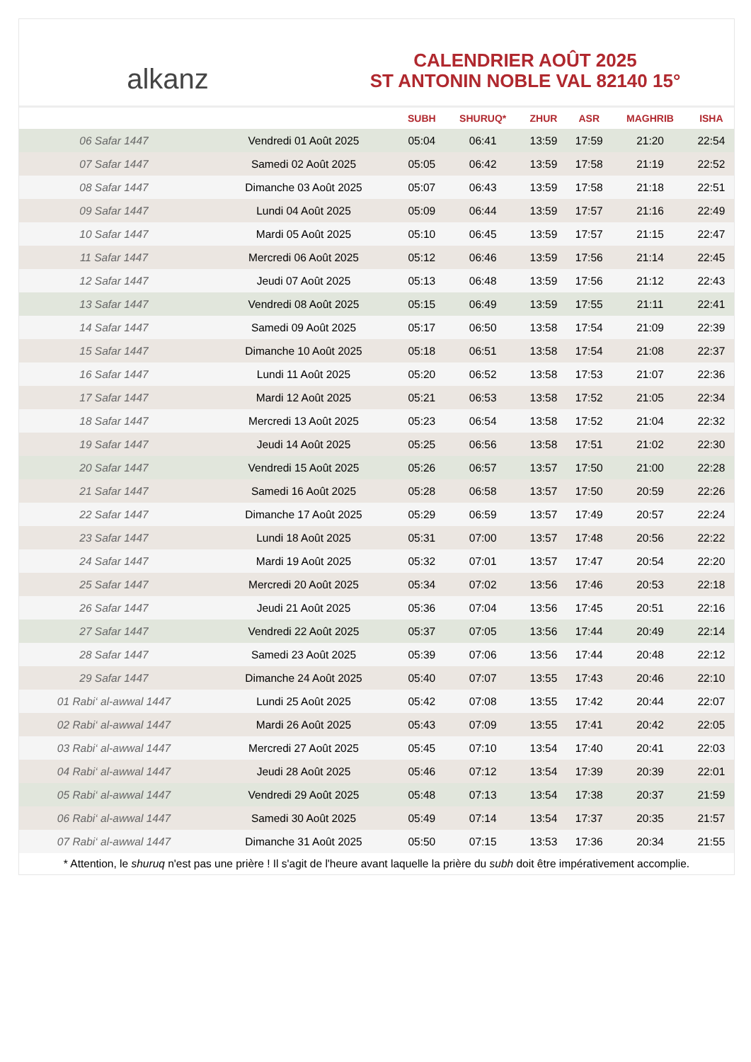alkanz
CALENDRIER AOÛT 2025
ST ANTONIN NOBLE VAL 82140 15°
| | | SUBH | SHURUQ* | ZHUR | ASR | MAGHRIB | ISHA |
| --- | --- | --- | --- | --- | --- | --- | --- |
| 06 Safar 1447 | Vendredi 01 Août 2025 | 05:04 | 06:41 | 13:59 | 17:59 | 21:20 | 22:54 |
| 07 Safar 1447 | Samedi 02 Août 2025 | 05:05 | 06:42 | 13:59 | 17:58 | 21:19 | 22:52 |
| 08 Safar 1447 | Dimanche 03 Août 2025 | 05:07 | 06:43 | 13:59 | 17:58 | 21:18 | 22:51 |
| 09 Safar 1447 | Lundi 04 Août 2025 | 05:09 | 06:44 | 13:59 | 17:57 | 21:16 | 22:49 |
| 10 Safar 1447 | Mardi 05 Août 2025 | 05:10 | 06:45 | 13:59 | 17:57 | 21:15 | 22:47 |
| 11 Safar 1447 | Mercredi 06 Août 2025 | 05:12 | 06:46 | 13:59 | 17:56 | 21:14 | 22:45 |
| 12 Safar 1447 | Jeudi 07 Août 2025 | 05:13 | 06:48 | 13:59 | 17:56 | 21:12 | 22:43 |
| 13 Safar 1447 | Vendredi 08 Août 2025 | 05:15 | 06:49 | 13:59 | 17:55 | 21:11 | 22:41 |
| 14 Safar 1447 | Samedi 09 Août 2025 | 05:17 | 06:50 | 13:58 | 17:54 | 21:09 | 22:39 |
| 15 Safar 1447 | Dimanche 10 Août 2025 | 05:18 | 06:51 | 13:58 | 17:54 | 21:08 | 22:37 |
| 16 Safar 1447 | Lundi 11 Août 2025 | 05:20 | 06:52 | 13:58 | 17:53 | 21:07 | 22:36 |
| 17 Safar 1447 | Mardi 12 Août 2025 | 05:21 | 06:53 | 13:58 | 17:52 | 21:05 | 22:34 |
| 18 Safar 1447 | Mercredi 13 Août 2025 | 05:23 | 06:54 | 13:58 | 17:52 | 21:04 | 22:32 |
| 19 Safar 1447 | Jeudi 14 Août 2025 | 05:25 | 06:56 | 13:58 | 17:51 | 21:02 | 22:30 |
| 20 Safar 1447 | Vendredi 15 Août 2025 | 05:26 | 06:57 | 13:57 | 17:50 | 21:00 | 22:28 |
| 21 Safar 1447 | Samedi 16 Août 2025 | 05:28 | 06:58 | 13:57 | 17:50 | 20:59 | 22:26 |
| 22 Safar 1447 | Dimanche 17 Août 2025 | 05:29 | 06:59 | 13:57 | 17:49 | 20:57 | 22:24 |
| 23 Safar 1447 | Lundi 18 Août 2025 | 05:31 | 07:00 | 13:57 | 17:48 | 20:56 | 22:22 |
| 24 Safar 1447 | Mardi 19 Août 2025 | 05:32 | 07:01 | 13:57 | 17:47 | 20:54 | 22:20 |
| 25 Safar 1447 | Mercredi 20 Août 2025 | 05:34 | 07:02 | 13:56 | 17:46 | 20:53 | 22:18 |
| 26 Safar 1447 | Jeudi 21 Août 2025 | 05:36 | 07:04 | 13:56 | 17:45 | 20:51 | 22:16 |
| 27 Safar 1447 | Vendredi 22 Août 2025 | 05:37 | 07:05 | 13:56 | 17:44 | 20:49 | 22:14 |
| 28 Safar 1447 | Samedi 23 Août 2025 | 05:39 | 07:06 | 13:56 | 17:44 | 20:48 | 22:12 |
| 29 Safar 1447 | Dimanche 24 Août 2025 | 05:40 | 07:07 | 13:55 | 17:43 | 20:46 | 22:10 |
| 01 Rabi‘ al-awwal 1447 | Lundi 25 Août 2025 | 05:42 | 07:08 | 13:55 | 17:42 | 20:44 | 22:07 |
| 02 Rabi‘ al-awwal 1447 | Mardi 26 Août 2025 | 05:43 | 07:09 | 13:55 | 17:41 | 20:42 | 22:05 |
| 03 Rabi‘ al-awwal 1447 | Mercredi 27 Août 2025 | 05:45 | 07:10 | 13:54 | 17:40 | 20:41 | 22:03 |
| 04 Rabi‘ al-awwal 1447 | Jeudi 28 Août 2025 | 05:46 | 07:12 | 13:54 | 17:39 | 20:39 | 22:01 |
| 05 Rabi‘ al-awwal 1447 | Vendredi 29 Août 2025 | 05:48 | 07:13 | 13:54 | 17:38 | 20:37 | 21:59 |
| 06 Rabi‘ al-awwal 1447 | Samedi 30 Août 2025 | 05:49 | 07:14 | 13:54 | 17:37 | 20:35 | 21:57 |
| 07 Rabi‘ al-awwal 1447 | Dimanche 31 Août 2025 | 05:50 | 07:15 | 13:53 | 17:36 | 20:34 | 21:55 |
* Attention, le shuruq n'est pas une prière ! Il s'agit de l'heure avant laquelle la prière du subh doit être impérativement accomplie.